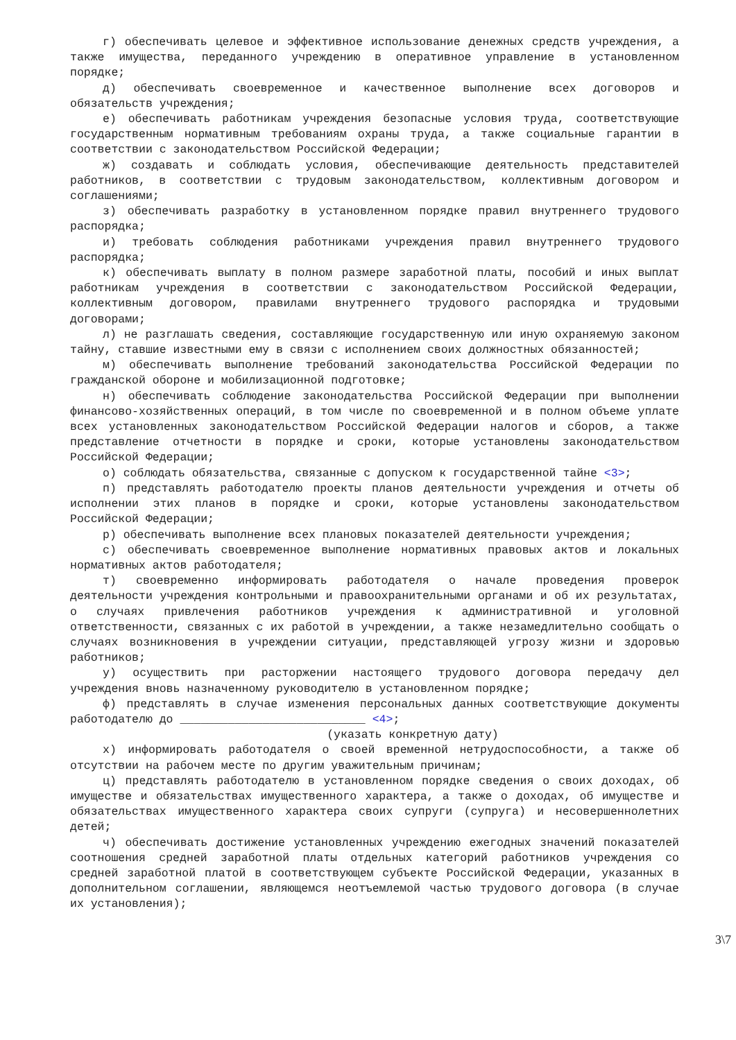г) обеспечивать целевое и эффективное использование денежных средств учреждения, а также имущества, переданного учреждению в оперативное управление в установленном порядке;
д) обеспечивать своевременное и качественное выполнение всех договоров и обязательств учреждения;
е) обеспечивать работникам учреждения безопасные условия труда, соответствующие государственным нормативным требованиям охраны труда, а также социальные гарантии в соответствии с законодательством Российской Федерации;
ж) создавать и соблюдать условия, обеспечивающие деятельность представителей работников, в соответствии с трудовым законодательством, коллективным договором и соглашениями;
з) обеспечивать разработку в установленном порядке правил внутреннего трудового распорядка;
и) требовать соблюдения работниками учреждения правил внутреннего трудового распорядка;
к) обеспечивать выплату в полном размере заработной платы, пособий и иных выплат работникам учреждения в соответствии с законодательством Российской Федерации, коллективным договором, правилами внутреннего трудового распорядка и трудовыми договорами;
л) не разглашать сведения, составляющие государственную или иную охраняемую законом тайну, ставшие известными ему в связи с исполнением своих должностных обязанностей;
м) обеспечивать выполнение требований законодательства Российской Федерации по гражданской обороне и мобилизационной подготовке;
н) обеспечивать соблюдение законодательства Российской Федерации при выполнении финансово-хозяйственных операций, в том числе по своевременной и в полном объеме уплате всех установленных законодательством Российской Федерации налогов и сборов, а также представление отчетности в порядке и сроки, которые установлены законодательством Российской Федерации;
о) соблюдать обязательства, связанные с допуском к государственной тайне <3>;
п) представлять работодателю проекты планов деятельности учреждения и отчеты об исполнении этих планов в порядке и сроки, которые установлены законодательством Российской Федерации;
р) обеспечивать выполнение всех плановых показателей деятельности учреждения;
с) обеспечивать своевременное выполнение нормативных правовых актов и локальных нормативных актов работодателя;
т) своевременно информировать работодателя о начале проведения проверок деятельности учреждения контрольными и правоохранительными органами и об их результатах, о случаях привлечения работников учреждения к административной и уголовной ответственности, связанных с их работой в учреждении, а также незамедлительно сообщать о случаях возникновения в учреждении ситуации, представляющей угрозу жизни и здоровью работников;
у) осуществить при расторжении настоящего трудового договора передачу дел учреждения вновь назначенному руководителю в установленном порядке;
ф) представлять в случае изменения персональных данных соответствующие документы работодателю до ___________________________ <4>;
(указать конкретную дату)
х) информировать работодателя о своей временной нетрудоспособности, а также об отсутствии на рабочем месте по другим уважительным причинам;
ц) представлять работодателю в установленном порядке сведения о своих доходах, об имуществе и обязательствах имущественного характера, а также о доходах, об имуществе и обязательствах имущественного характера своих супруги (супруга) и несовершеннолетних детей;
ч) обеспечивать достижение установленных учреждению ежегодных значений показателей соотношения средней заработной платы отдельных категорий работников учреждения со средней заработной платой в соответствующем субъекте Российской Федерации, указанных в дополнительном соглашении, являющемся неотъемлемой частью трудового договора (в случае их установления);
3\7